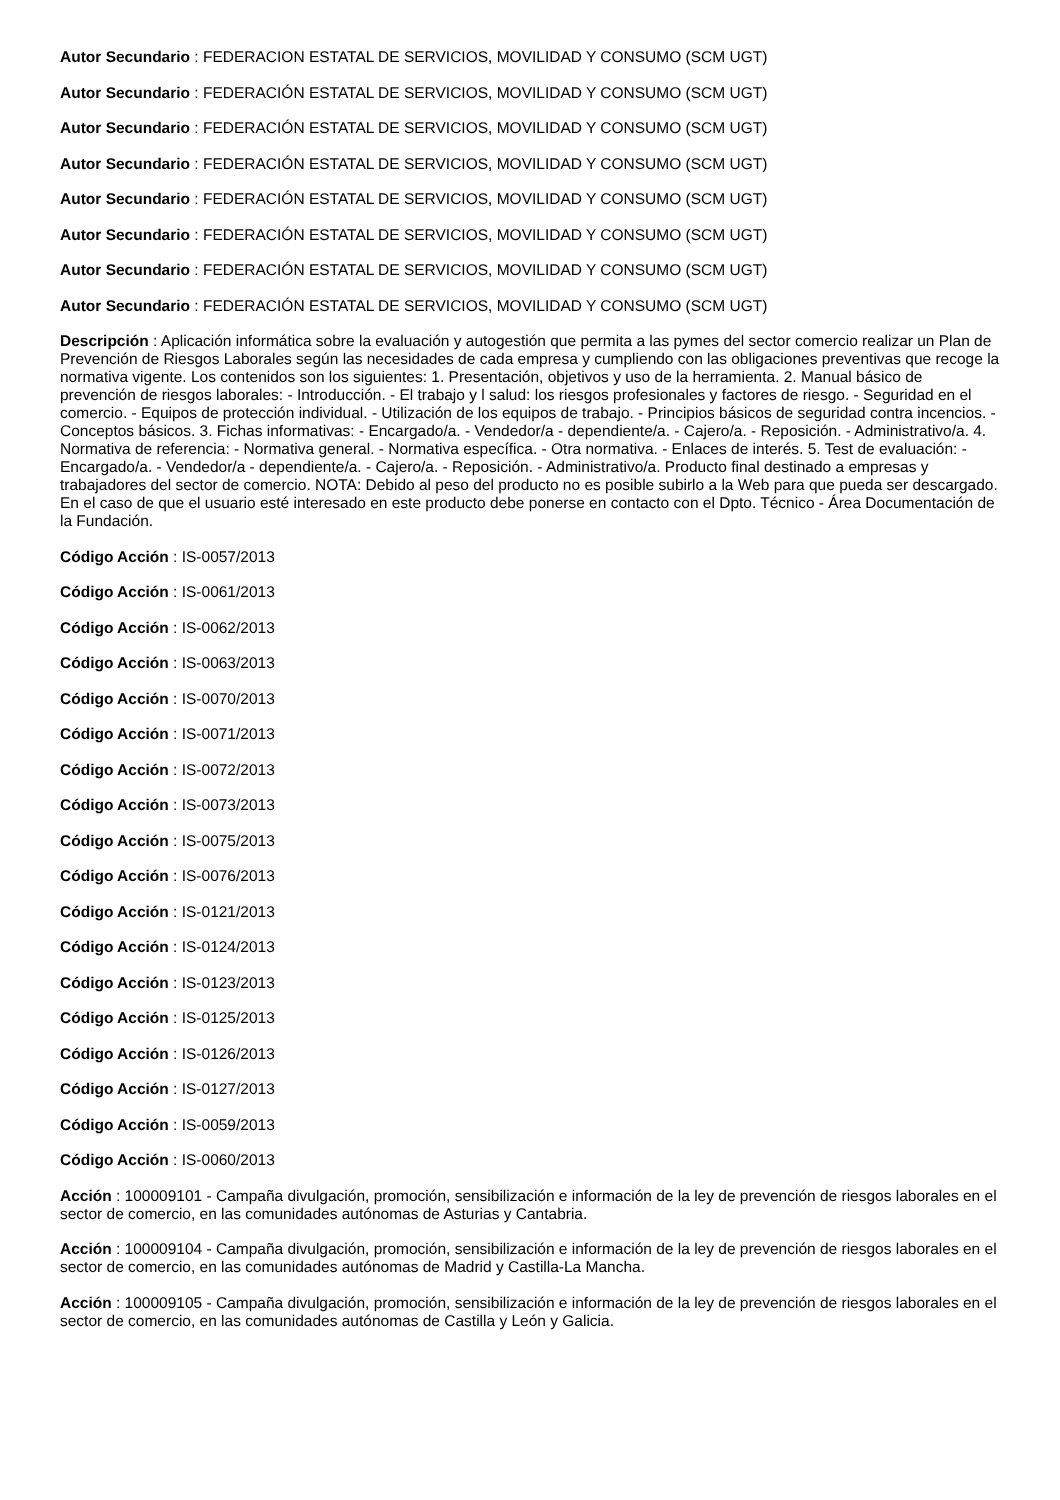Autor Secundario : FEDERACION ESTATAL DE SERVICIOS, MOVILIDAD Y CONSUMO (SCM UGT)
Autor Secundario : FEDERACIÓN ESTATAL DE SERVICIOS, MOVILIDAD Y CONSUMO (SCM UGT)
Autor Secundario : FEDERACIÓN ESTATAL DE SERVICIOS, MOVILIDAD Y CONSUMO (SCM UGT)
Autor Secundario : FEDERACIÓN ESTATAL DE SERVICIOS, MOVILIDAD Y CONSUMO (SCM UGT)
Autor Secundario : FEDERACIÓN ESTATAL DE SERVICIOS, MOVILIDAD Y CONSUMO (SCM UGT)
Autor Secundario : FEDERACIÓN ESTATAL DE SERVICIOS, MOVILIDAD Y CONSUMO (SCM UGT)
Autor Secundario : FEDERACIÓN ESTATAL DE SERVICIOS, MOVILIDAD Y CONSUMO (SCM UGT)
Autor Secundario : FEDERACIÓN ESTATAL DE SERVICIOS, MOVILIDAD Y CONSUMO (SCM UGT)
Descripción : Aplicación informática sobre la evaluación y autogestión que permita a las pymes del sector comercio realizar un Plan de Prevención de Riesgos Laborales según las necesidades de cada empresa y cumpliendo con las obligaciones preventivas que recoge la normativa vigente. Los contenidos son los siguientes: 1. Presentación, objetivos y uso de la herramienta. 2. Manual básico de prevención de riesgos laborales: - Introducción. - El trabajo y l salud: los riesgos profesionales y factores de riesgo. - Seguridad en el comercio. - Equipos de protección individual. - Utilización de los equipos de trabajo. - Principios básicos de seguridad contra incencios. - Conceptos básicos. 3. Fichas informativas: - Encargado/a. - Vendedor/a - dependiente/a. - Cajero/a. - Reposición. - Administrativo/a. 4. Normativa de referencia: - Normativa general. - Normativa específica. - Otra normativa. - Enlaces de interés. 5. Test de evaluación: - Encargado/a. - Vendedor/a - dependiente/a. - Cajero/a. - Reposición. - Administrativo/a. Producto final destinado a empresas y trabajadores del sector de comercio. NOTA: Debido al peso del producto no es posible subirlo a la Web para que pueda ser descargado. En el caso de que el usuario esté interesado en este producto debe ponerse en contacto con el Dpto. Técnico - Área Documentación de la Fundación.
Código Acción : IS-0057/2013
Código Acción : IS-0061/2013
Código Acción : IS-0062/2013
Código Acción : IS-0063/2013
Código Acción : IS-0070/2013
Código Acción : IS-0071/2013
Código Acción : IS-0072/2013
Código Acción : IS-0073/2013
Código Acción : IS-0075/2013
Código Acción : IS-0076/2013
Código Acción : IS-0121/2013
Código Acción : IS-0124/2013
Código Acción : IS-0123/2013
Código Acción : IS-0125/2013
Código Acción : IS-0126/2013
Código Acción : IS-0127/2013
Código Acción : IS-0059/2013
Código Acción : IS-0060/2013
Acción : 100009101 - Campaña divulgación, promoción, sensibilización e información de la ley de prevención de riesgos laborales en el sector de comercio, en las comunidades autónomas de Asturias y Cantabria.
Acción : 100009104 - Campaña divulgación, promoción, sensibilización e información de la ley de prevención de riesgos laborales en el sector de comercio, en las comunidades autónomas de Madrid y Castilla-La Mancha.
Acción : 100009105 - Campaña divulgación, promoción, sensibilización e información de la ley de prevención de riesgos laborales en el sector de comercio, en las comunidades autónomas de Castilla y León y Galicia.